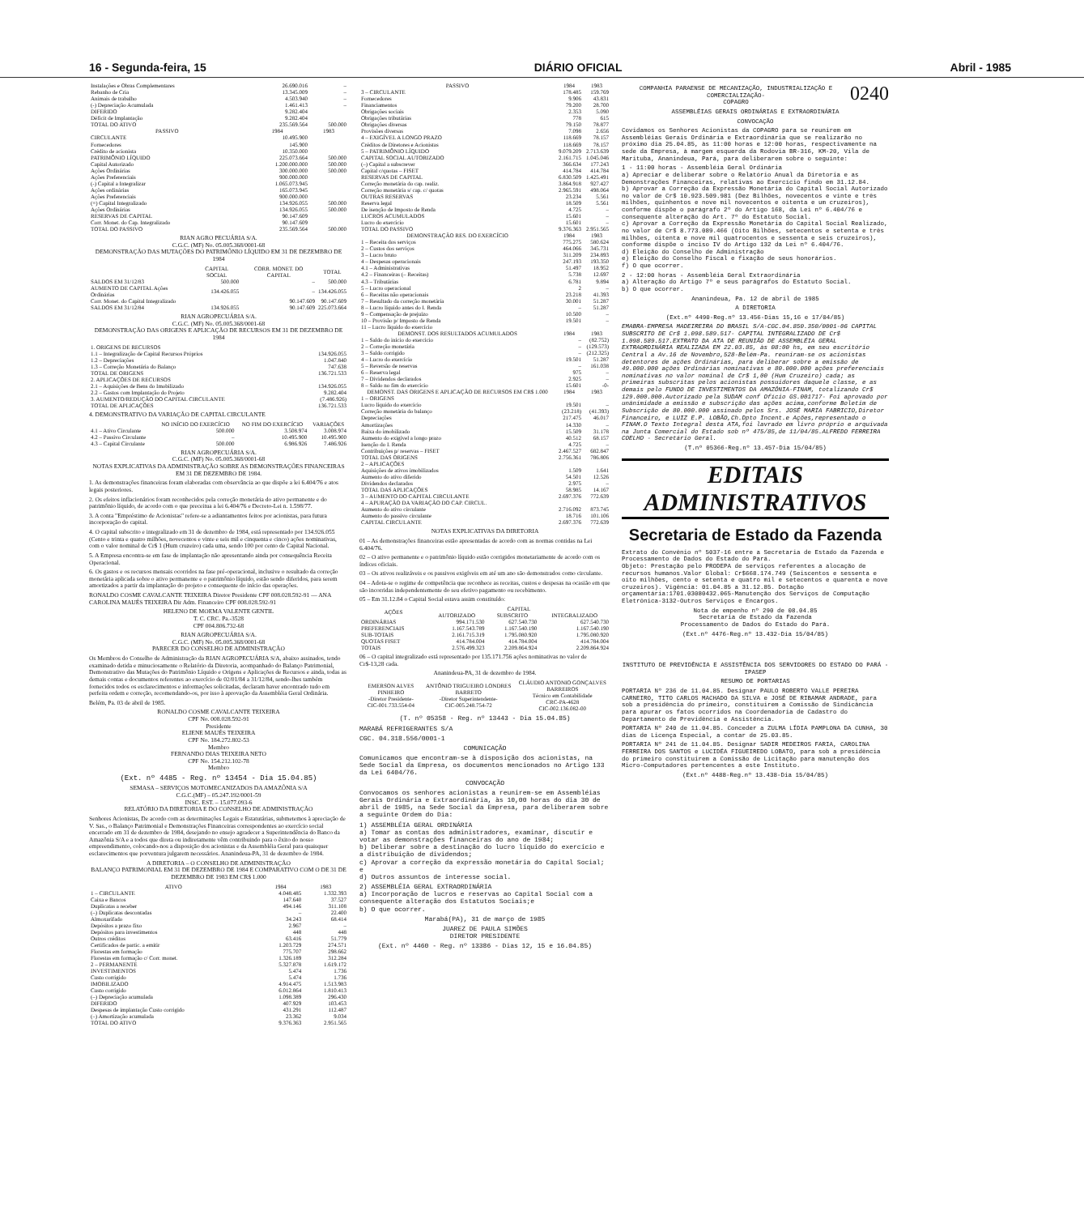16 - Segunda-feira, 15 DIÁRIO OFICIAL Abril - 1985
| Instalações e Obras Complementares | 26.690.016 | – |
| Rebanho de Cria | 13.345.009 | – |
| Animais de trabalho | 4.503.940 | – |
| (-) Depreciação Acumulada | 1.461.413 | – |
| DIFERIDO | 9.282.404 | |
| Déficit de Implantação | 9.282.404 | |
| TOTAL DO ATIVO | 235.569.564 | 500.000 |
| PASSIVO | 1984 | 1983 |
| CIRCULANTE | 10.495.900 | |
| Fornecedores | 145.900 | |
| Crédito de acionista | 10.350.000 | |
| PATRIMÔNIO LÍQUIDO | 225.073.664 | 500.000 |
| Capital Autorizado | 1.200.000.000 | 500.000 |
| Ações Ordinárias | 300.000.000 | 500.000 |
| Ações Preferenciais | 900.000.000 | |
| (-) Capital a Integralizar | 1.065.073.945 | |
| Ações ordinárias | 165.073.945 | |
| Ações Preferenciais | 900.000.000 | |
| (=) Capital Integralizado | 134.926.055 | 500.000 |
| Ações Ordinárias | 134.926.055 | 500.000 |
| RESERVAS DE CAPITAL | 90.147.609 | |
| Corr. Monet. do Cap. Integralizado | 90.147.609 | |
| TOTAL DO PASSIVO | 235.569.564 | 500.000 |
RIAN AGRO PECUÁRIA S/A.
C.G.C. (MF) No. 05.005.368/0001-68
DEMONSTRAÇÃO DAS MUTAÇÕES DO PATRIMÔNIO LÍQUIDO EM 31 DE DEZEMBRO DE 1984
| | CAPITAL SOCIAL | CORR. MONET. DO CAPITAL | TOTAL |
| --- | --- | --- | --- |
| SALDOS EM 31/12/83 | 500.000 | – | 500.000 |
| AUMENTO DE CAPITAL Ações Ordinárias | 134.426.055 | – | 134.426.055 |
| Corr. Monet. do Capital Integralizado | | 90.147.609 | 90.147.609 |
| SALDOS EM 31/12/84 | 134.926.055 | 90.147.609 | 225.073.664 |
RIAN AGROPECUÁRIA S/A.
C.G.C. (MF) No. 05.005.368/0001-68
DEMONSTRAÇÃO DAS ORIGENS E APLICAÇÃO DE RECURSOS EM 31 DE DEZEMBRO DE 1984
| 1. ORIGENS DE RECURSOS | |
| 1.1 – Integralização de Capital Recursos Próprios | 134.926.055 |
| 1.2 – Depreciações | 1.047.840 |
| 1.3 – Correção Monetária do Balanço | 747.638 |
| TOTAL DE ORIGENS | 136.721.533 |
| 2. APLICAÇÕES DE RECURSOS | |
| 2.1 – Aquisições de Bens do Imobilizado | 134.926.055 |
| 2.2 – Gastos com Implantação do Projeto | 9.282.404 |
| 3. AUMENTO/REDUÇÃO DO CAPITAL CIRCULANTE | (7.486.926) |
| TOTAL DE APLICAÇÕES | 136.721.533 |
4. DEMONSTRATIVO DA VARIAÇÃO DE CAPITAL CIRCULANTE
| | NO INÍCIO DO EXERCÍCIO | NO FIM DO EXERCÍCIO | VARIAÇÕES |
| --- | --- | --- | --- |
| 4.1 – Ativo Circulante | 500.000 | 3.508.974 | 3.008.974 |
| 4.2 – Passivo Circulante | – | 10.495.900 | 10.495.900 |
| 4.3 – Capital Circulante | 500.000 | 6.986.926 | 7.486.926 |
RIAN AGROPECUÁRIA S/A.
C.G.C. (MF) No. 05.005.368/0001-68
NOTAS EXPLICATIVAS DA ADMINISTRAÇÃO SOBRE AS DEMONSTRAÇÕES FINANCEIRAS EM 31 DE DEZEMBRO DE 1984.
1. As demonstrações financeiras foram elaboradas com observância ao que dispõe a lei 6.404/76 e atos legais posteriores.
2. Os efeitos inflacionários foram reconhecidos pela correção monetária do ativo permanente e do patrimônio líquido, de acordo com o que preceitua a lei 6.404/76 e Decreto-Lei n. 1.598/77.
3. A conta "Empréstimo de Acionistas" refere-se a adiantamentos feitos por acionistas, para futura incorporação do capital.
4. O capital subscrito e integralizado em 31 de dezembro de 1984, está representado por 134.926.055 (Cento e trinta e quatro milhões, novecentos e vinte e seis mil e cinquenta e cinco) ações nominativas, com o valor nominal de Cr$ 1 (Hum cruzeiro) cada uma, sendo 100 por cento de Capital Nacional.
5. A Empresa encontra-se em fase de implantação não apresentando ainda por consequência Receita Operacional.
6. Os gastos e os recursos mensais ocorridos na fase pré-operacional, inclusive o resultado da correção monetária aplicada sobre o ativo permanente e o patrimônio líquido, estão sendo diferidos, para serem amortizados a partir da implantação do projeto e consequente do início das operações.
RONALDO COSME CAVALCANTE TEIXEIRA Diretor Presidente CPF 008.028.592-91 — ANA CAROLINA MAUÉS TEIXEIRA Dir Adm. Financeiro CPF 008.028.592-91
HELENO DE MOEMA VALENTE GENTIL
T. C. CRC. Pa.-3528
CPF 004.806.732-68
RIAN AGROPECUÁRIA S/A.
C.G.C. (MF) No. 05.005.368/0001-68
PARECER DO CONSELHO DE ADMINISTRAÇÃO
Os Membros do Conselho de Administração da RIAN AGROPECUÁRIA S/A, abaixo assinados, tendo examinado detida e minuciosamente o Relatório da Diretoria, acompanhado do Balanço Patrimonial, Demonstrativo das Mutações do Patrimônio Líquido e Origens e Aplicações de Recursos e ainda, todas as demais contas e documentos referentes ao exercício de 02/01/84 a 31/12/84, sendo-lhes também fornecidos todos os esclarecimentos e informações solicitadas, declaram haver encontrado tudo em perfeita ordem e correção, recomendando-os, por isso à aprovação da Assembléia Geral Ordinária.
Belém, Pa. 03 de abril de 1985.
RONALDO COSME CAVALCANTE TEIXEIRA
CPF No. 008.028.592-91
Presidente
ELIENE MAUÉS TEIXEIRA
CPF No. 184.272.802-53
Membro
FERNANDO DIAS TEIXEIRA NETO
CPF No. 154.212.102-78
Membro
(Ext. nº 4485 - Reg. nº 13454 - Dia 15.04.85)
SEMASA – SERVIÇOS MOTOMECANIZADOS DA AMAZÔNIA S/A
C.G.C.(MF) – 05.247.192/0001-59
INSC. EST. – 15.077.093-6
RELATÓRIO DA DIRETORIA E DO CONSELHO DE ADMINISTRAÇÃO
Senhores Acionistas, De acordo com as determinações Legais e Estatutárias, submetemos à apreciação de V. Sas., o Balanço Patrimonial e Demonstrações Financeiras correspondentes ao exercício social encerrado em 31 de dezembro de 1984, desejando no ensejo agradecer a Superintendência do Banco da Amazônia S/A e a todos que direta ou indiretamente vêm contribuindo para o êxito do nosso empreendimento, colocando-nos a disposição dos acionistas e da Assembléia Geral para quaisquer esclarecimentos que porventura julgarem necessários. Ananindeua-PA, 31 de dezembro de 1984.
A DIRETORIA – O CONSELHO DE ADMINISTRAÇÃO
BALANÇO PATRIMONIAL EM 31 DE DEZEMBRO DE 1984 E COMPARATIVO COM O DE 31 DE DEZEMBRO DE 1983 EM CR$ 1.000
| ATIVO | 1984 | 1983 |
| --- | --- | --- |
| 1 – CIRCULANTE | 4.048.485 | 1.332.393 |
| Caixa e Bancos | 147.640 | 37.527 |
| Duplicatas a receber | 494.146 | 311.108 |
| (–) Duplicatas descontadas | – | 22.400 |
| Almoxarifado | 34.243 | 68.414 |
| Depósitos a prazo fixo | 2.967 | – |
| Depósitos para investimentos | 448 | 448 |
| Outros créditos | 63.416 | 51.779 |
| Certificados de partic. a emitir | 1.203.729 | 274.571 |
| Florestas em formação | 775.707 | 298.662 |
| Florestas em formação c/ Corr. monet. | 1.326.189 | 312.284 |
| 2 – PERMANENTE | 5.327.878 | 1.619.172 |
| INVESTIMENTOS | 5.474 | 1.736 |
| Custo corrigido | 5.474 | 1.736 |
| IMOBILIZADO | 4.914.475 | 1.513.983 |
| Custo corrigido | 6.012.864 | 1.810.413 |
| (–) Depreciação acumulada | 1.098.389 | 296.430 |
| DIFERIDO | 407.929 | 103.453 |
| Despesas de implantação Custo corrigido | 431.291 | 112.487 |
| (–) Amortização acumulada | 23.362 | 9.034 |
| TOTAL DO ATIVO | 9.376.363 | 2.951.565 |
| PASSIVO | 1984 | 1983 |
| --- | --- | --- |
| 3 – CIRCULANTE | 178.485 | 159.769 |
| Fornecedores | 9.906 | 43.831 |
| Financiamentos | 79.200 | 28.700 |
| Obrigações sociais | 2.353 | 5.090 |
| Obrigações tributárias | 778 | 615 |
| Obrigações diversas | 79.150 | 78.877 |
| Provisões diversas | 7.098 | 2.656 |
| 4 – EXIGÍVEL A LONGO PRAZO | 118.669 | 78.157 |
| Créditos de Diretores e Acionistas | 118.669 | 78.157 |
| 5 – PATRIMÔNIO LÍQUIDO | 9.079.209 | 2.713.639 |
| CAPITAL SOCIAL AUTORIZADO | 2.161.715 | 1.045.046 |
| (–) Capital a subscrever | 366.634 | 177.243 |
| Capital c/quotas – FISET | 414.784 | 414.784 |
| RESERVAS DE CAPITAL | 6.830.509 | 1.425.491 |
| Correção monetária do cap. realiz. | 3.864.918 | 927.427 |
| Correção monetária s/ cap. c/ quotas | 2.965.591 | 498.064 |
| OUTRAS RESERVAS | 23.234 | 5.561 |
| Reserva legal | 18.509 | 5.561 |
| De isenção de Imposto de Renda | 4.725 | – |
| LUCROS ACUMULADOS | 15.601 | – |
| Lucro do exercício | 15.601 | – |
| TOTAL DO PASSIVO | 9.376.363 | 2.951.565 |
| DEMONSTRAÇÃO RES. DO EXERCÍCIO | 1984 | 1983 |
| 1 – Receita dos serviços | 775.275 | 580.624 |
| 2 – Custos dos serviços | 464.066 | 345.731 |
| 3 – Lucro bruto | 311.209 | 234.893 |
| 4 – Despesas operacionais | 247.193 | 193.350 |
| 4.1 – Administrativas | 51.497 | 18.952 |
| 4.2 – Financeiras (– Receitas) | 5.738 | 12.697 |
| 4.3 – Tributárias | 6.781 | 9.894 |
| 5 – Lucro operacional | 2 | – |
| 6 – Receitas não operacionais | 23.218 | 41.393 |
| 7 – Resultado da correção monetária | 30.001 | 51.287 |
| 8 – Lucro líquido antes do I. Renda | – | 51.287 |
| 9 – Compensação de prejuízo | 10.500 | – |
| 10 – Provisão p/ Imposto de Renda | 19.501 | – |
| 11 – Lucro líquido do exercício | | |
| DEMONST. DOS RESULTADOS ACUMULADOS | 1984 | 1983 |
| 1 – Saldo do início do exercício | – | (82.752) |
| 2 – Correção monetária | – | (129.573) |
| 3 – Saldo corrigido | – | (212.325) |
| 4 – Lucro do exercício | 19.501 | 51.287 |
| 5 – Reversão de reservas | – | 161.038 |
| 6 – Reserva legal | 975 | – |
| 7 – Dividendos declarados | 2.925 | – |
| 8 – Saldo no fim do exercício | 15.601 | -0- |
| DEMONST. DAS ORIGENS E APLICAÇÃO DE RECURSOS EM CR$ 1.000 | 1984 | 1983 |
| 1 – ORIGENS | | |
| Lucro líquido do exercício | 19.501 | – |
| Correção monetária do balanço | (23.218) | (41.393) |
| Depreciações | 217.475 | 46.017 |
| Amortizações | 14.330 | – |
| Baixa do imobilizado | 15.509 | 31.178 |
| Aumento do exigível a longo prazo | 40.512 | 68.157 |
| Isenção do I. Renda | 4.725 | – |
| Contribuições p/ reservas – FISET | 2.467.527 | 682.847 |
| TOTAL DAS ORIGENS | 2.756.361 | 786.806 |
| 2 – APLICAÇÕES | | |
| Aquisições de ativos imobilizados | 1.509 | 1.641 |
| Aumento do ativo diferido | 54.501 | 12.526 |
| Dividendos declarados | 2.975 | – |
| TOTAL DAS APLICAÇÕES | 58.985 | 14.167 |
| 3 – AUMENTO DO CAPITAL CIRCULANTE | 2.697.376 | 772.639 |
| 4 – APURAÇÃO DA VARIAÇÃO DO CAP. CIRCUL. | | |
| Aumento do ativo circulante | 2.716.092 | 873.745 |
| Aumento do passivo circulante | 18.716 | 101.106 |
| CAPITAL CIRCULANTE | 2.697.376 | 772.639 |
NOTAS EXPLICATIVAS DA DIRETORIA
01 – As demonstrações financeiras estão apresentadas de acordo com as normas contidas na Lei 6.404/76.
02 – O ativo permanente e o patrimônio líquido estão corrigidos monetariamente de acordo com os índices oficiais.
03 – Os ativos realizáveis e os passivos exigíveis em até um ano são demonstrados como circulante.
04 – Adota-se o regime de competência que reconhece as receitas, custos e despesas na ocasião em que são incorridas independentemente do seu efetivo pagamento ou recebimento.
05 – Em 31.12.84 o Capital Social estava assim constituído:
| AÇÕES | CAPITAL | | |
| --- | --- | --- | --- |
| | AUTORIZADO | SUBSCRITO | INTEGRALIZADO |
| ORDINÁRIAS | 994.171.530 | 627.540.730 | 627.540.730 |
| PREFERENCIAIS | 1.167.543.789 | 1.167.540.190 | 1.167.540.190 |
| SUB-TOTAIS | 2.161.715.319 | 1.795.080.920 | 1.795.080.920 |
| QUOTAS FISET | 414.784.004 | 414.784.004 | 414.784.004 |
| TOTAIS | 2.576.499.323 | 2.209.864.924 | 2.209.864.924 |
06 – O capital integralizado está representado por 135.171.756 ações nominativas no valor de Cr$-13,28 cada.
Ananindeua-PA, 31 de dezembro de 1984.
| EMERSON ALVES PINHEIRO -Diretor Presidente- CIC-001.733.554-04 | ANTÔNIO TRIGUEIRO LONDRES BARRETO -Diretor Superintendente- CIC-005.248.754-72 | CLÁUDIO ANTONIO GONÇALVES BARREIROS Técnico em Contabilidade CRC-PA-4628 CIC-002.136.082-00 |
(T. nº 05358 - Reg. nº 13443 - Dia 15.04.85)
MARABÁ REFRIGERANTES S/A
CGC. 04.318.556/0001-1
COMUNICAÇÃO
Comunicamos que encontram-se à disposição dos acionistas, na Sede Social da Empresa, os documentos mencionados no Artigo 133 da Lei 6404/76.
CONVOCAÇÃO
Convocamos os senhores acionistas a reunirem-se em Assembléias Gerais Ordinária e Extraordinária, às 10,00 horas do dia 30 de abril de 1985, na Sede Social da Empresa, para deliberarem sobre a seguinte Ordem do Dia:
1) ASSEMBLÉIA GERAL ORDINÁRIA
a) Tomar as contas dos administradores, examinar, discutir e votar as demonstrações financeiras do ano de 1984;
b) Deliberar sobre a destinação do lucro líquido do exercício e a distribuição de dividendos;
c) Aprovar a correção da expressão monetária do Capital Social; e
d) Outros assuntos de interesse social.
2) ASSEMBLÉIA GERAL EXTRAORDINÁRIA
a) Incorporação de lucros e reservas ao Capital Social com a consequente alteração dos Estatutos Sociais;e
b) O que ocorrer.
Marabá(PA), 31 de março de 1985
JUAREZ DE PAULA SIMÕES
DIRETOR PRESIDENTE
(Ext. nº 4460 - Reg. nº 13386 - Dias 12, 15 e 16.04.85)
0240
COMPANHIA PARAENSE DE MECANIZAÇÃO, INDUSTRIALIZAÇÃO E COMERCIALIZAÇÃO-
COPAGRO
ASSEMBLÉIAS GERAIS ORDINÁRIAS E EXTRAORDINÁRIA
CONVOCAÇÃO
Covidamos os Senhores Acionistas da COPAGRO para se reunirem em Assembléias Gerais Ordinária e Extraordinária que se realizarão no próximo dia 25.04.85, às 11:00 horas e 12:00 horas, respectivamente na sede da Empresa, à margem esquerda da Rodovia BR-316, KM-20, Vila de Marituba, Ananindeua, Pará, para deliberarem sobre o seguinte:
1 - 11:00 horas - Assembléia Geral Ordinária
a) Apreciar e deliberar sobre o Relatório Anual da Diretoria e as Demonstrações Financeiras, relativas ao Exercício findo em 31.12.84.
b) Aprovar a Correção da Expressão Monetária do Capital Social Autorizado no valor de Cr$ 10.923.509.981 (Dez Bilhões, novecentos e vinte e três milhões, quinhentos e nove mil novecentos e oitenta e um cruzeiros), conforme dispõe o parágrafo 2º do Artigo 168, da Lei nº 6.404/76 e consequente alteração do Art. 7º do Estatuto Social.
c) Aprovar a Correção da Expressão Monetária do Capital Social Realizado, no valor de Cr$ 8.773.089.466 (Oito Bilhões, setecentos e setenta e três milhões, oitenta e nove mil quatrocentos e sessenta e seis cruzeiros), conforme dispõe o inciso IV do Artigo 132 da Lei nº 6.404/76.
d) Eleição do Conselho de Administração
e) Eleição do Conselho Fiscal e fixação de seus honorários.
f) O que ocorrer.
2 - 12:00 horas - Assembléia Geral Extraordinária
a) Alteração do Artigo 7º e seus parágrafos do Estatuto Social.
b) O que ocorrer.
Ananindeua, Pa. 12 de abril de 1985
A DIRETORIA
(Ext.nº 4490-Reg.nº 13.456-Dias 15,16 e 17/04/85)
EMABRA-EMPRESA MADEIREIRA DO BRASIL S/A-CGC.04.850.350/0001-06 CAPITAL SUBSCRITO DE Cr$ 1.098.589.517- CAPITAL INTEGRALIZADO DE Cr$ 1.098.589.517.EXTRATO DA ATA DE REUNIÃO DE ASSEMBLÉIA GERAL EXTRAORDINÁRIA REALIZADA EM 22.03.85, às 08:00 hs, em seu escritório Central a Av.16 de Novembro,528-Belém-Pa. reuniram-se os acionistas detentores de ações Ordinárias, para deliberar sobre a emissão de 49.000.000 ações Ordinárias nominativas e 80.000.000 ações preferenciais nominativas no valor nominal de Cr$ 1,00 (Hum Cruzeiro) cada; as primeiras subscritas pelos acionistas possuidores daquele classe, e as demais pelo FUNDO DE INVESTIMENTOS DA AMAZÔNIA-FINAM, totalizando Cr$ 129.000.000.Autorizado pela SUDAM conf Ofício GS.001717- Foi aprovado por unânimidade a emissão e subscrição das ações acima,conforme Boletim de Subscrição de 80.000.000 assinado pelos Srs. JOSÉ MARIA FABRICIO,Diretor Financeiro, e LUIZ E.P. LOBÃO,Ch.Dpto Incent.e Ações,representado o FINAM.O Texto Integral desta ATA,foi lavrado em livro próprio e arquivada na Junta Comercial do Estado sob nº 475/85,de 11/04/85.ALFREDO FERREIRA COELHO - Secretário Geral.
(T.nº 05366-Reg.nº 13.457-Dia 15/04/85)
EDITAIS ADMINISTRATIVOS
Secretaria de Estado da Fazenda
Extrato do Convênio nº 5037-16 entre a Secretaria de Estado da Fazenda e Processamento de Dados do Estado do Pará.
Objeto: Prestação pelo PRODEPA de serviços referentes a alocação de recursos humanos.Valor Global: Cr$668.174.749 (Seiscentos e sessenta e oito milhões, cento e setenta e quatro mil e setecentos e quarenta e nove cruzeiros). Vigência: 01.04.85 a 31.12.85. Dotação orçamentária:1701.03080432.065-Manutenção dos Serviços de Computação Eletrônica-3132-Outros Serviços e Encargos.
Nota de empenho nº 290 de 08.04.85
Secretaria de Estado da Fazenda
Processamento de Dados do Estado do Pará.
(Ext.nº 4476-Reg.nº 13.432-Dia 15/04/85)
INSTITUTO DE PREVIDÊNCIA E ASSISTÊNCIA DOS SERVIDORES DO ESTADO DO PARÁ - IPASEP
RESUMO DE PORTARIAS
PORTARIA Nº 236 de 11.04.85. Designar PAULO ROBERTO VALLE PEREIRA CARNEIRO, TITO CARLOS MACHADO DA SILVA e JOSÉ DE RIBAMAR ANDRADE, para sob a presidência do primeiro, constituirem a Comissão de Sindicância para apurar os fatos ocorridos na Coordenadoria de Cadastro do Departamento de Previdência e Assistência.
PORTARIA Nº 240 de 11.04.85. Conceder a ZULMA LÍDIA PAMPLONA DA CUNHA, 30 dias de Licença Especial, a contar de 25.03.85.
PORTARIA Nº 241 de 11.04.85. Designar SADIR MEDEIROS FARIA, CAROLINA FERREIRA DOS SANTOS e LUCIDÉA FIGUEIREDO LOBATO, para sob a presidência do primeiro constituirem a Comissão de Licitação para manutenção dos Micro-Computadores pertencentes a este Instituto.
(Ext.nº 4488-Reg.nº 13.438-Dia 15/04/85)